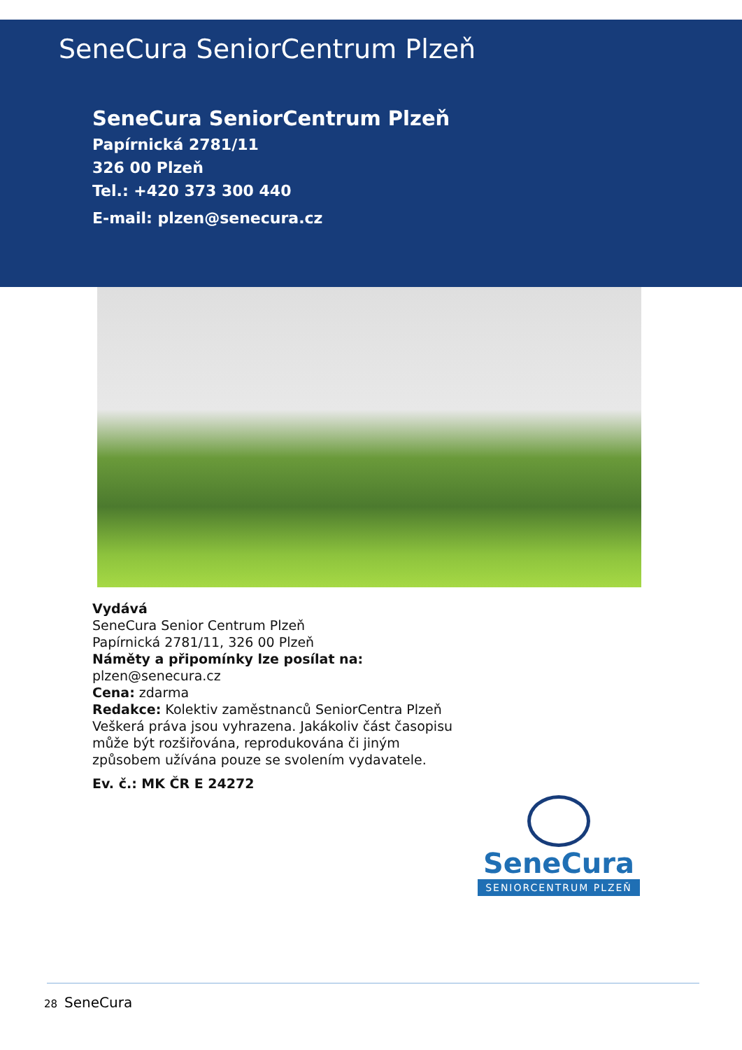SeneCura SeniorCentrum Plzeň
SeneCura SeniorCentrum Plzeň
Papírnická 2781/11
326 00 Plzeň
Tel.: +420 373 300 440
E-mail: plzen@senecura.cz
Vydává
SeneCura Senior Centrum Plzeň
Papírnická 2781/11, 326 00 Plzeň
Náměty a připomínky lze posílat na:
plzen@senecura.cz
Cena: zdarma
Redakce: Kolektiv zaměstnanců SeniorCentra Plzeň Veškerá práva jsou vyhrazena. Jakákoliv část časopisu může být rozšiřována, reprodukována či jiným způsobem užívána pouze se svolením vydavatele.
Ev. č.: MK ČR E 24272
SeneCura
SENIORCENTRUM PLZEŇ
28 SeneCura